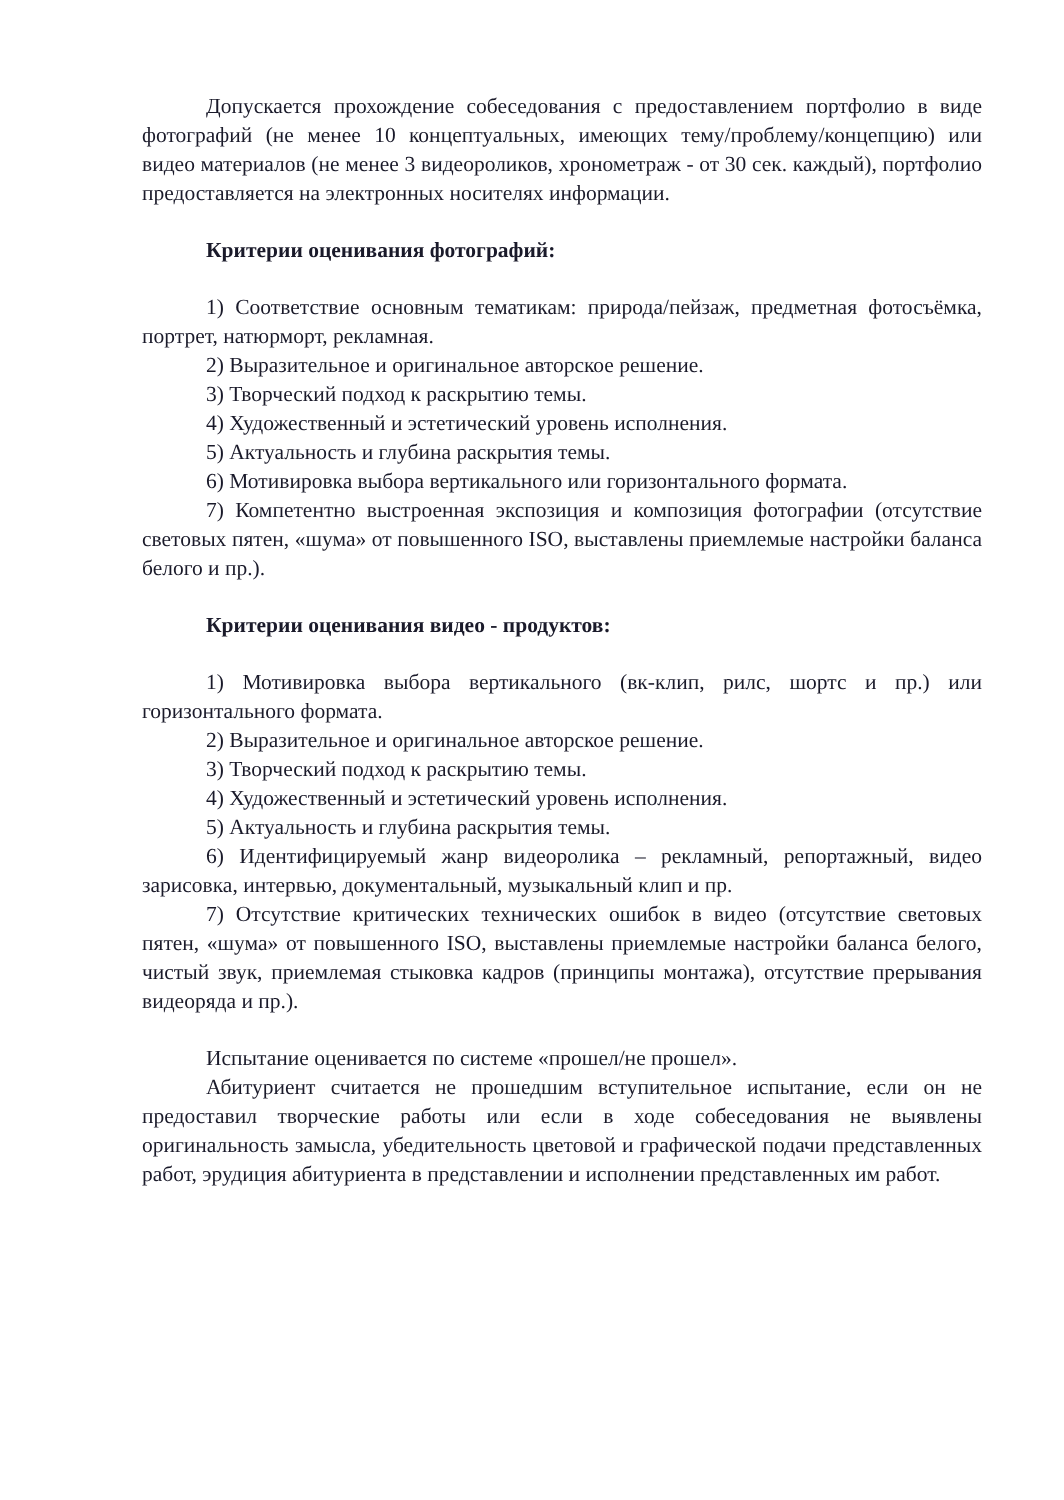Допускается прохождение собеседования с предоставлением портфолио в виде фотографий (не менее 10 концептуальных, имеющих тему/проблему/концепцию) или видео материалов (не менее 3 видеороликов, хронометраж - от 30 сек. каждый), портфолио предоставляется на электронных носителях информации.
Критерии оценивания фотографий:
1) Соответствие основным тематикам: природа/пейзаж, предметная фотосъёмка, портрет, натюрморт, рекламная.
2) Выразительное и оригинальное авторское решение.
3) Творческий подход к раскрытию темы.
4) Художественный и эстетический уровень исполнения.
5) Актуальность и глубина раскрытия темы.
6) Мотивировка выбора вертикального или горизонтального формата.
7) Компетентно выстроенная экспозиция и композиция фотографии (отсутствие световых пятен, «шума» от повышенного ISO, выставлены приемлемые настройки баланса белого и пр.).
Критерии оценивания видео - продуктов:
1) Мотивировка выбора вертикального (вк-клип, рилс, шортс и пр.) или горизонтального формата.
2) Выразительное и оригинальное авторское решение.
3) Творческий подход к раскрытию темы.
4) Художественный и эстетический уровень исполнения.
5) Актуальность и глубина раскрытия темы.
6) Идентифицируемый жанр видеоролика – рекламный, репортажный, видео зарисовка, интервью, документальный, музыкальный клип и пр.
7) Отсутствие критических технических ошибок в видео (отсутствие световых пятен, «шума» от повышенного ISO, выставлены приемлемые настройки баланса белого, чистый звук, приемлемая стыковка кадров (принципы монтажа), отсутствие прерывания видеоряда и пр.).
Испытание оценивается по системе «прошел/не прошел».
Абитуриент считается не прошедшим вступительное испытание, если он не предоставил творческие работы или если в ходе собеседования не выявлены оригинальность замысла, убедительность цветовой и графической подачи представленных работ, эрудиция абитуриента в представлении и исполнении представленных им работ.